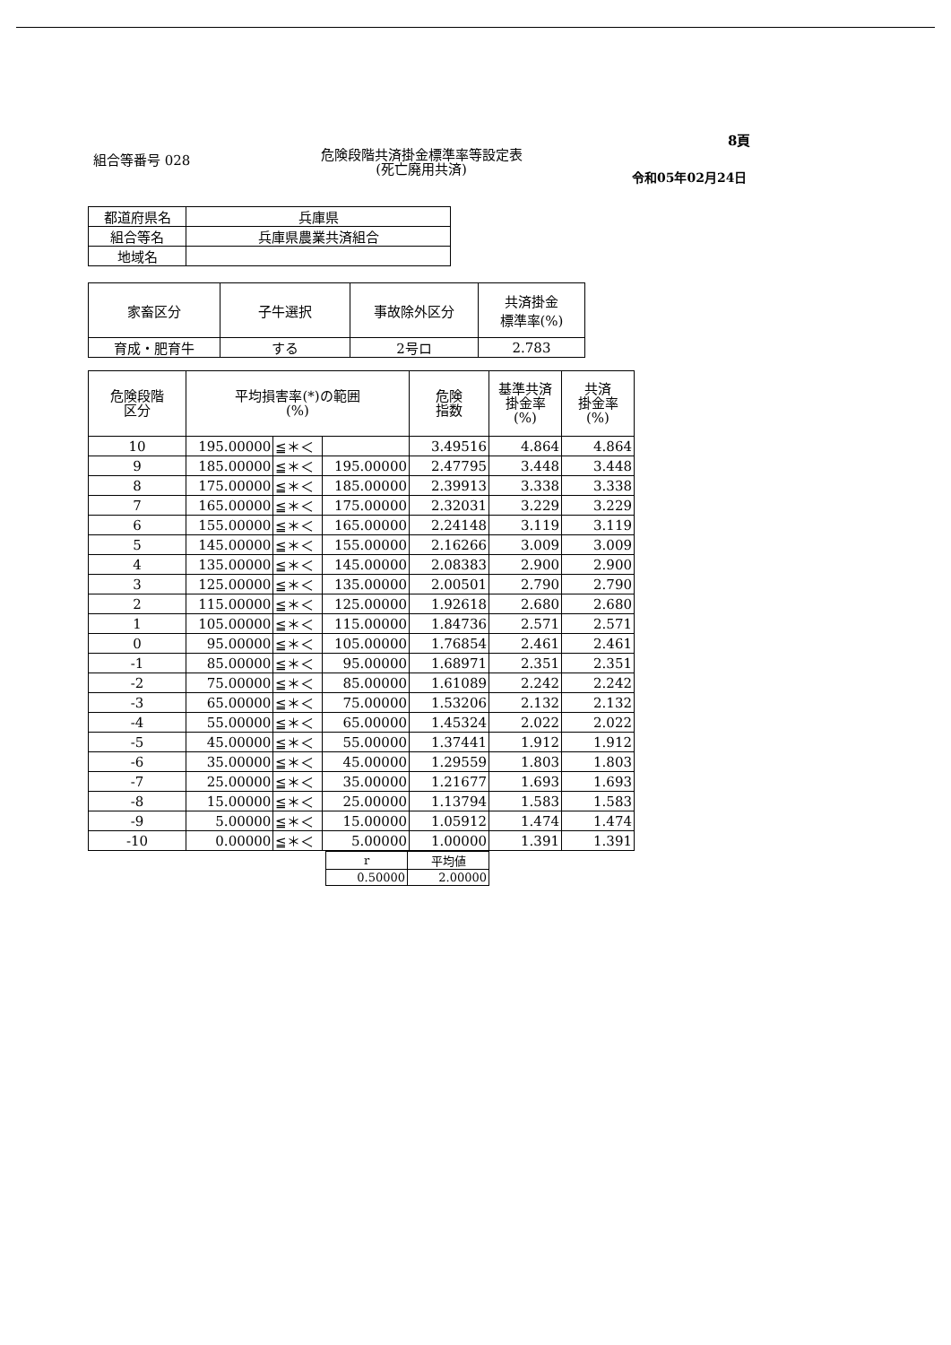8頁
組合等番号 028
危険段階共済掛金標準率等設定表
(死亡廃用共済)
令和05年02月24日
| 都道府県名 | 兵庫県 |
| 組合等名 | 兵庫県農業共済組合 |
| 地域名 | |
| 家畜区分 | 子牛選択 | 事故除外区分 | 共済掛金 標準率(%) |
| --- | --- | --- | --- |
| 育成・肥育牛 | する | 2号ロ | 2.783 |
| 危険段階 区分 | 平均損害率(*)の範囲 (%) | | | 危険 指数 | 基準共済 掛金率 (%) | 共済 掛金率 (%) |
| --- | --- | --- | --- | --- | --- | --- |
| 10 | 195.00000 | ≦＊＜ | | 3.49516 | 4.864 | 4.864 |
| 9 | 185.00000 | ≦＊＜ | 195.00000 | 2.47795 | 3.448 | 3.448 |
| 8 | 175.00000 | ≦＊＜ | 185.00000 | 2.39913 | 3.338 | 3.338 |
| 7 | 165.00000 | ≦＊＜ | 175.00000 | 2.32031 | 3.229 | 3.229 |
| 6 | 155.00000 | ≦＊＜ | 165.00000 | 2.24148 | 3.119 | 3.119 |
| 5 | 145.00000 | ≦＊＜ | 155.00000 | 2.16266 | 3.009 | 3.009 |
| 4 | 135.00000 | ≦＊＜ | 145.00000 | 2.08383 | 2.900 | 2.900 |
| 3 | 125.00000 | ≦＊＜ | 135.00000 | 2.00501 | 2.790 | 2.790 |
| 2 | 115.00000 | ≦＊＜ | 125.00000 | 1.92618 | 2.680 | 2.680 |
| 1 | 105.00000 | ≦＊＜ | 115.00000 | 1.84736 | 2.571 | 2.571 |
| 0 | 95.00000 | ≦＊＜ | 105.00000 | 1.76854 | 2.461 | 2.461 |
| -1 | 85.00000 | ≦＊＜ | 95.00000 | 1.68971 | 2.351 | 2.351 |
| -2 | 75.00000 | ≦＊＜ | 85.00000 | 1.61089 | 2.242 | 2.242 |
| -3 | 65.00000 | ≦＊＜ | 75.00000 | 1.53206 | 2.132 | 2.132 |
| -4 | 55.00000 | ≦＊＜ | 65.00000 | 1.45324 | 2.022 | 2.022 |
| -5 | 45.00000 | ≦＊＜ | 55.00000 | 1.37441 | 1.912 | 1.912 |
| -6 | 35.00000 | ≦＊＜ | 45.00000 | 1.29559 | 1.803 | 1.803 |
| -7 | 25.00000 | ≦＊＜ | 35.00000 | 1.21677 | 1.693 | 1.693 |
| -8 | 15.00000 | ≦＊＜ | 25.00000 | 1.13794 | 1.583 | 1.583 |
| -9 | 5.00000 | ≦＊＜ | 15.00000 | 1.05912 | 1.474 | 1.474 |
| -10 | 0.00000 | ≦＊＜ | 5.00000 | 1.00000 | 1.391 | 1.391 |
| r | 平均値 |
| 0.50000 | 2.00000 |